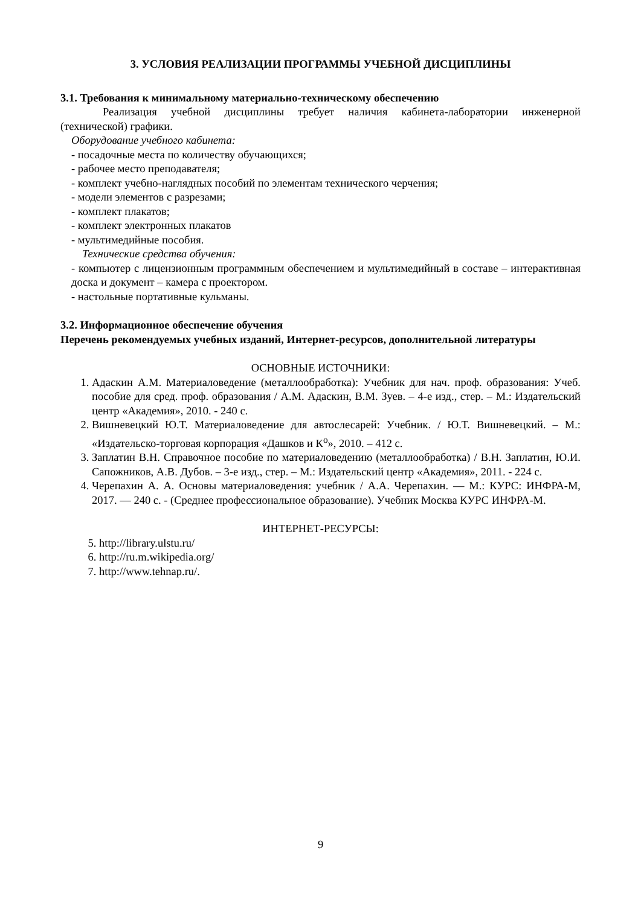3. УСЛОВИЯ РЕАЛИЗАЦИИ ПРОГРАММЫ УЧЕБНОЙ ДИСЦИПЛИНЫ
3.1. Требования к минимальному материально-техническому обеспечению
Реализация учебной дисциплины требует наличия кабинета-лаборатории инженерной (технической) графики.
Оборудование учебного кабинета:
- посадочные места по количеству обучающихся;
- рабочее место преподавателя;
- комплект учебно-наглядных пособий по элементам технического черчения;
- модели элементов с разрезами;
- комплект плакатов;
- комплект электронных плакатов
- мультимедийные пособия.
Технические средства обучения:
- компьютер с лицензионным программным обеспечением и мультимедийный в составе – интерактивная доска и документ – камера с проектором.
- настольные портативные кульманы.
3.2. Информационное обеспечение обучения
Перечень рекомендуемых учебных изданий, Интернет-ресурсов, дополнительной литературы
ОСНОВНЫЕ ИСТОЧНИКИ:
1. Адаскин А.М. Материаловедение (металлообработка): Учебник для нач. проф. образования: Учеб. пособие для сред. проф. образования / А.М. Адаскин, В.М. Зуев. – 4-е изд., стер. – М.: Издательский центр «Академия», 2010. - 240 с.
2. Вишневецкий Ю.Т. Материаловедение для автослесарей: Учебник. / Ю.Т. Вишневецкий. – М.: «Издательско-торговая корпорация «Дашков и К<sup>о</sup>», 2010. – 412 с.
3. Заплатин В.Н. Справочное пособие по материаловедению (металлообработка) / В.Н. Заплатин, Ю.И. Сапожников, А.В. Дубов. – 3-е изд., стер. – М.: Издательский центр «Академия», 2011. - 224 с.
4. Черепахин А. А. Основы материаловедения: учебник / А.А. Черепахин. — М.: КУРС: ИНФРА-М, 2017. — 240 с. - (Среднее профессиональное образование). Учебник Москва КУРС ИНФРА-М.
ИНТЕРНЕТ-РЕСУРСЫ:
5. http://library.ulstu.ru/
6. http://ru.m.wikipedia.org/
7. http://www.tehnap.ru/.
9